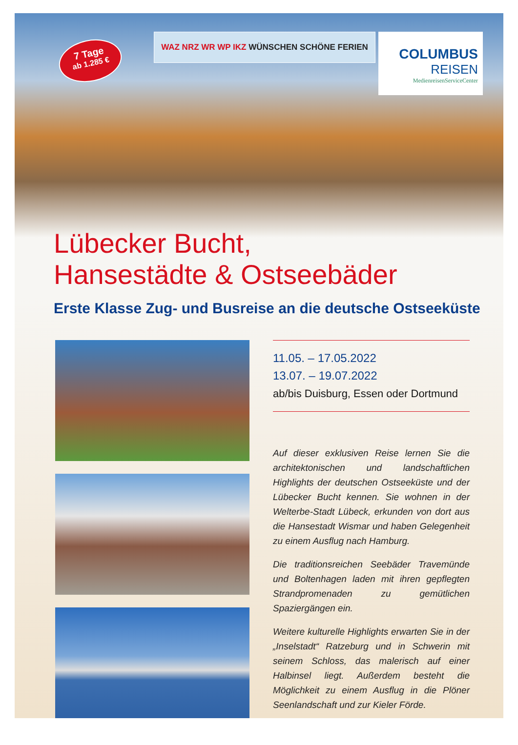7 Tage
ab 1.285 €
WAZ NRZ WR WP IKZ WÜNSCHEN SCHÖNE FERIEN
COLUMBUS
REISEN
MedienreisenServiceCenter
Lübecker Bucht,
Hansestädte & Ostseebäder
Erste Klasse Zug- und Busreise an die deutsche Ostseeküste
11.05. – 17.05.2022
13.07. – 19.07.2022
ab/bis Duisburg, Essen oder Dortmund
Auf dieser exklusiven Reise lernen Sie die architektonischen und landschaftlichen Highlights der deutschen Ostseeküste und der Lübecker Bucht kennen. Sie wohnen in der Welterbe-Stadt Lübeck, erkunden von dort aus die Hansestadt Wismar und haben Gelegenheit zu einem Ausflug nach Hamburg.
Die traditionsreichen Seebäder Travemünde und Boltenhagen laden mit ihren gepflegten Strandpromenaden zu gemütlichen Spaziergängen ein.
Weitere kulturelle Highlights erwarten Sie in der „Inselstadt“ Ratzeburg und in Schwerin mit seinem Schloss, das malerisch auf einer Halbinsel liegt. Außerdem besteht die Möglichkeit zu einem Ausflug in die Plöner Seenlandschaft und zur Kieler Förde.